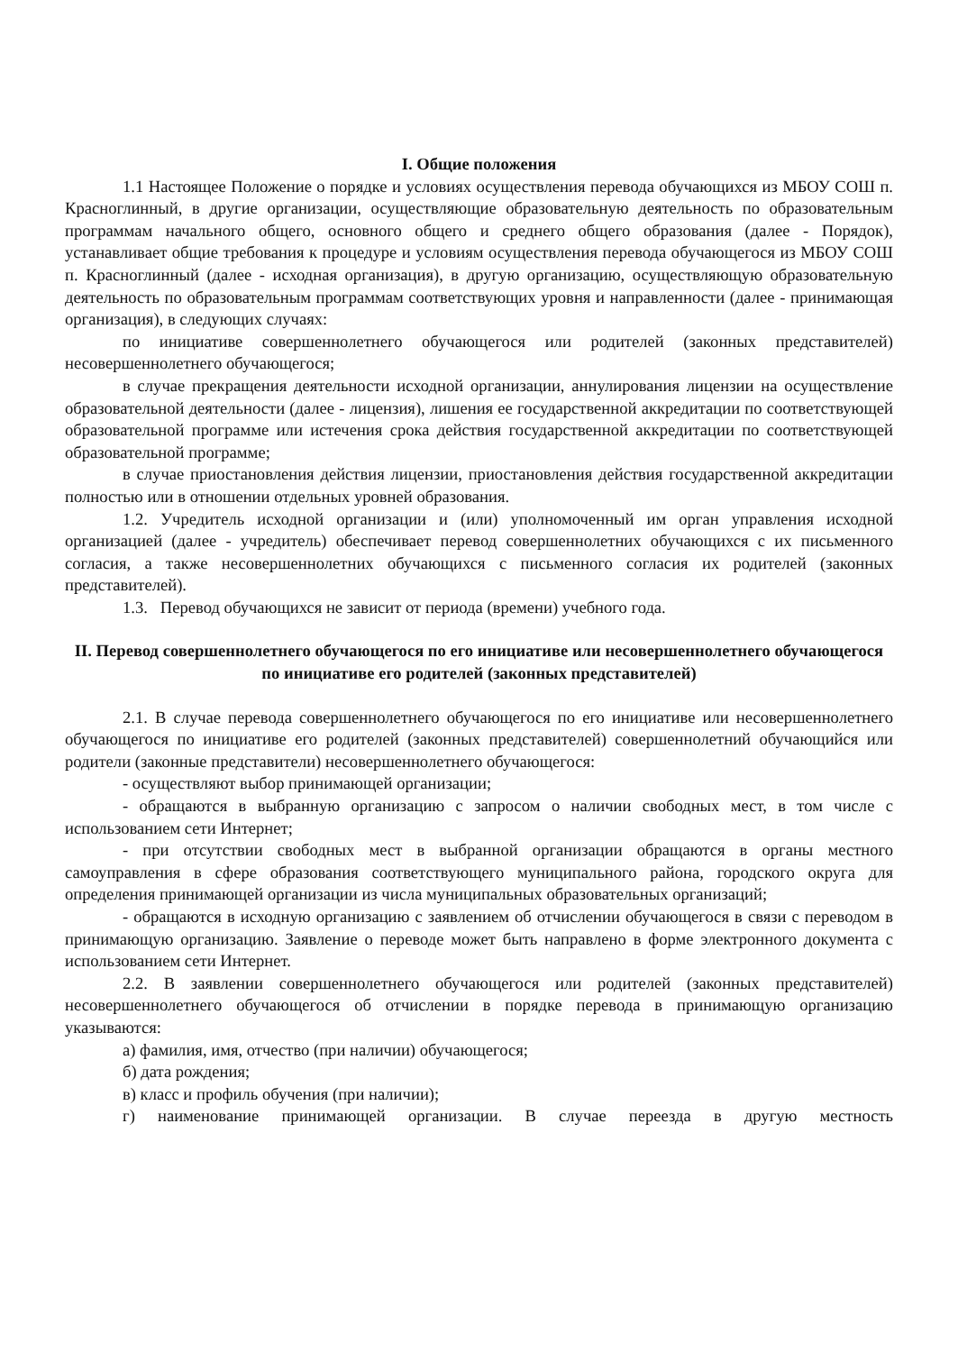I. Общие положения
1.1 Настоящее Положение о порядке и условиях осуществления перевода обучающихся из МБОУ СОШ п. Красноглинный, в другие организации, осуществляющие образовательную деятельность по образовательным программам начального общего, основного общего и среднего общего образования (далее - Порядок), устанавливает общие требования к процедуре и условиям осуществления перевода обучающегося из МБОУ СОШ п. Красноглинный (далее - исходная организация), в другую организацию, осуществляющую образовательную деятельность по образовательным программам соответствующих уровня и направленности (далее - принимающая организация), в следующих случаях:
по инициативе совершеннолетнего обучающегося или родителей (законных представителей) несовершеннолетнего обучающегося;
в случае прекращения деятельности исходной организации, аннулирования лицензии на осуществление образовательной деятельности (далее - лицензия), лишения ее государственной аккредитации по соответствующей образовательной программе или истечения срока действия государственной аккредитации по соответствующей образовательной программе;
в случае приостановления действия лицензии, приостановления действия государственной аккредитации полностью или в отношении отдельных уровней образования.
1.2. Учредитель исходной организации и (или) уполномоченный им орган управления исходной организацией (далее - учредитель) обеспечивает перевод совершеннолетних обучающихся с их письменного согласия, а также несовершеннолетних обучающихся с письменного согласия их родителей (законных представителей).
1.3. Перевод обучающихся не зависит от периода (времени) учебного года.
II. Перевод совершеннолетнего обучающегося по его инициативе или несовершеннолетнего обучающегося по инициативе его родителей (законных представителей)
2.1. В случае перевода совершеннолетнего обучающегося по его инициативе или несовершеннолетнего обучающегося по инициативе его родителей (законных представителей) совершеннолетний обучающийся или родители (законные представители) несовершеннолетнего обучающегося:
- осуществляют выбор принимающей организации;
- обращаются в выбранную организацию с запросом о наличии свободных мест, в том числе с использованием сети Интернет;
- при отсутствии свободных мест в выбранной организации обращаются в органы местного самоуправления в сфере образования соответствующего муниципального района, городского округа для определения принимающей организации из числа муниципальных образовательных организаций;
- обращаются в исходную организацию с заявлением об отчислении обучающегося в связи с переводом в принимающую организацию. Заявление о переводе может быть направлено в форме электронного документа с использованием сети Интернет.
2.2. В заявлении совершеннолетнего обучающегося или родителей (законных представителей) несовершеннолетнего обучающегося об отчислении в порядке перевода в принимающую организацию указываются:
а) фамилия, имя, отчество (при наличии) обучающегося;
б) дата рождения;
в) класс и профиль обучения (при наличии);
г) наименование принимающей организации. В случае переезда в другую местность